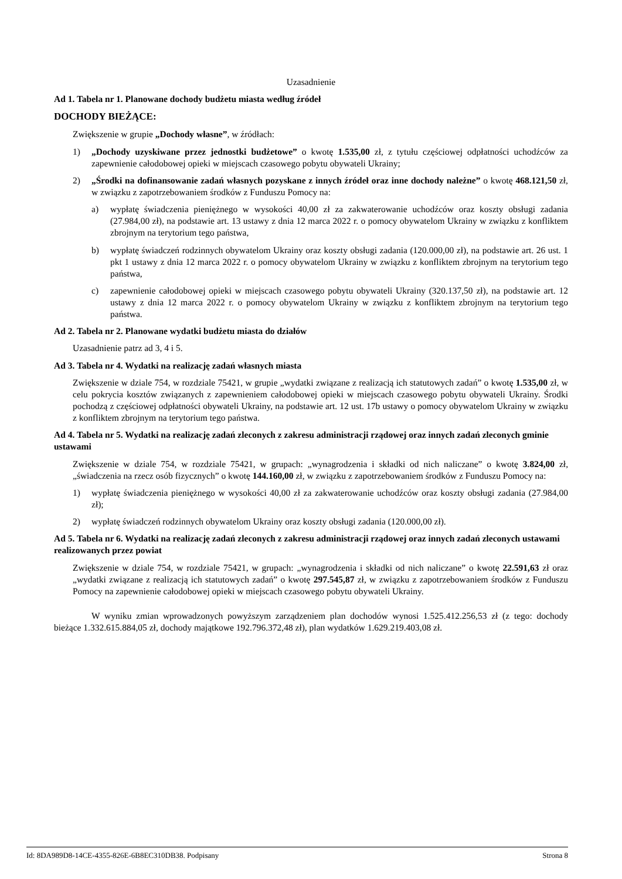Uzasadnienie
Ad 1. Tabela nr 1. Planowane dochody budżetu miasta według źródeł
DOCHODY BIEŻĄCE:
Zwiększenie w grupie „Dochody własne”, w źródłach:
1) „Dochody uzyskiwane przez jednostki budżetowe” o kwotę 1.535,00 zł, z tytułu częściowej odpłatności uchodźców za zapewnienie całodobowej opieki w miejscach czasowego pobytu obywateli Ukrainy;
2) „Środki na dofinansowanie zadań własnych pozyskane z innych źródeł oraz inne dochody należne” o kwotę 468.121,50 zł, w związku z zapotrzebowaniem środków z Funduszu Pomocy na:
a) wypłatę świadczenia pieniężnego w wysokości 40,00 zł za zakwaterowanie uchodźców oraz koszty obsługi zadania (27.984,00 zł), na podstawie art. 13 ustawy z dnia 12 marca 2022 r. o pomocy obywatelom Ukrainy w związku z konfliktem zbrojnym na terytorium tego państwa,
b) wypłatę świadczeń rodzinnych obywatelom Ukrainy oraz koszty obsługi zadania (120.000,00 zł), na podstawie art. 26 ust. 1 pkt 1 ustawy z dnia 12 marca 2022 r. o pomocy obywatelom Ukrainy w związku z konfliktem zbrojnym na terytorium tego państwa,
c) zapewnienie całodobowej opieki w miejscach czasowego pobytu obywateli Ukrainy (320.137,50 zł), na podstawie art. 12 ustawy z dnia 12 marca 2022 r. o pomocy obywatelom Ukrainy w związku z konfliktem zbrojnym na terytorium tego państwa.
Ad 2. Tabela nr 2. Planowane wydatki budżetu miasta do działów
Uzasadnienie patrz ad 3, 4 i 5.
Ad 3. Tabela nr 4. Wydatki na realizację zadań własnych miasta
Zwiększenie w dziale 754, w rozdziale 75421, w grupie „wydatki związane z realizacją ich statutowych zadań” o kwotę 1.535,00 zł, w celu pokrycia kosztów związanych z zapewnieniem całodobowej opieki w miejscach czasowego pobytu obywateli Ukrainy. Środki pochodzą z częściowej odpłatności obywateli Ukrainy, na podstawie art. 12 ust. 17b ustawy o pomocy obywatelom Ukrainy w związku z konfliktem zbrojnym na terytorium tego państwa.
Ad 4. Tabela nr 5. Wydatki na realizację zadań zleconych z zakresu administracji rządowej oraz innych zadań zleconych gminie ustawami
Zwiększenie w dziale 754, w rozdziale 75421, w grupach: „wynagrodzenia i składki od nich naliczane” o kwotę 3.824,00 zł, „świadczenia na rzecz osób fizycznych” o kwotę 144.160,00 zł, w związku z zapotrzebowaniem środków z Funduszu Pomocy na:
1) wypłatę świadczenia pieniężnego w wysokości 40,00 zł za zakwaterowanie uchodźców oraz koszty obsługi zadania (27.984,00 zł);
2) wypłatę świadczeń rodzinnych obywatelom Ukrainy oraz koszty obsługi zadania (120.000,00 zł).
Ad 5. Tabela nr 6. Wydatki na realizację zadań zleconych z zakresu administracji rządowej oraz innych zadań zleconych ustawami realizowanych przez powiat
Zwiększenie w dziale 754, w rozdziale 75421, w grupach: „wynagrodzenia i składki od nich naliczane” o kwotę 22.591,63 zł oraz „wydatki związane z realizacją ich statutowych zadań” o kwotę 297.545,87 zł, w związku z zapotrzebowaniem środków z Funduszu Pomocy na zapewnienie całodobowej opieki w miejscach czasowego pobytu obywateli Ukrainy.
W wyniku zmian wprowadzonych powyższym zarządzeniem plan dochodów wynosi 1.525.412.256,53 zł (z tego: dochody bieżące 1.332.615.884,05 zł, dochody majątkowe 192.796.372,48 zł), plan wydatków 1.629.219.403,08 zł.
Id: 8DA989D8-14CE-4355-826E-6B8EC310DB38. Podpisany Strona 8